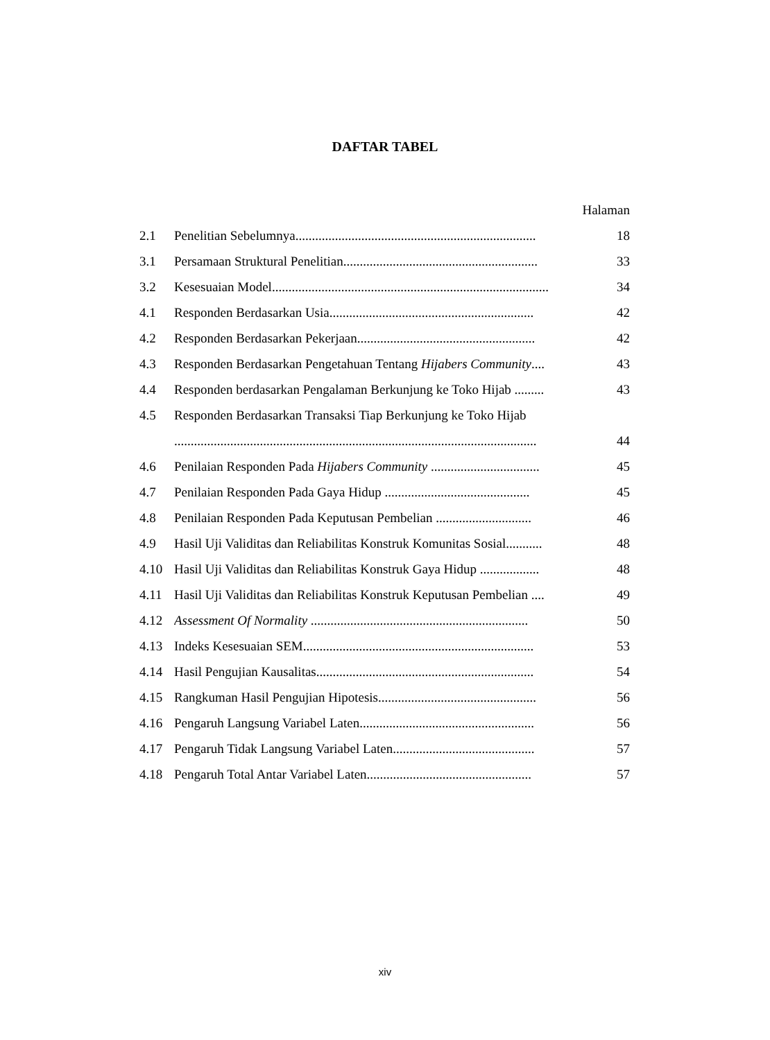DAFTAR TABEL
Halaman
2.1 Penelitian Sebelumnya......................................................................... 18
3.1 Persamaan Struktural Penelitian........................................................... 33
3.2 Kesesuaian Model.................................................................................... 34
4.1 Responden Berdasarkan Usia.............................................................. 42
4.2 Responden Berdasarkan Pekerjaan...................................................... 42
4.3 Responden Berdasarkan Pengetahuan Tentang Hijabers Community.... 43
4.4 Responden berdasarkan Pengalaman Berkunjung ke Toko Hijab ......... 43
4.5 Responden Berdasarkan Transaksi Tiap Berkunjung ke Toko Hijab
.............................................................................................................. 44
4.6 Penilaian Responden Pada Hijabers Community ................................. 45
4.7 Penilaian Responden Pada Gaya Hidup ............................................ 45
4.8 Penilaian Responden Pada Keputusan Pembelian ............................. 46
4.9 Hasil Uji Validitas dan Reliabilitas Konstruk Komunitas Sosial........... 48
4.10 Hasil Uji Validitas dan Reliabilitas Konstruk Gaya Hidup .................. 48
4.11 Hasil Uji Validitas dan Reliabilitas Konstruk Keputusan Pembelian .... 49
4.12 Assessment Of Normality .................................................................. 50
4.13 Indeks Kesesuaian SEM...................................................................... 53
4.14 Hasil Pengujian Kausalitas.................................................................. 54
4.15 Rangkuman Hasil Pengujian Hipotesis................................................ 56
4.16 Pengaruh Langsung Variabel Laten..................................................... 56
4.17 Pengaruh Tidak Langsung Variabel Laten........................................... 57
4.18 Pengaruh Total Antar Variabel Laten.................................................. 57
xiv